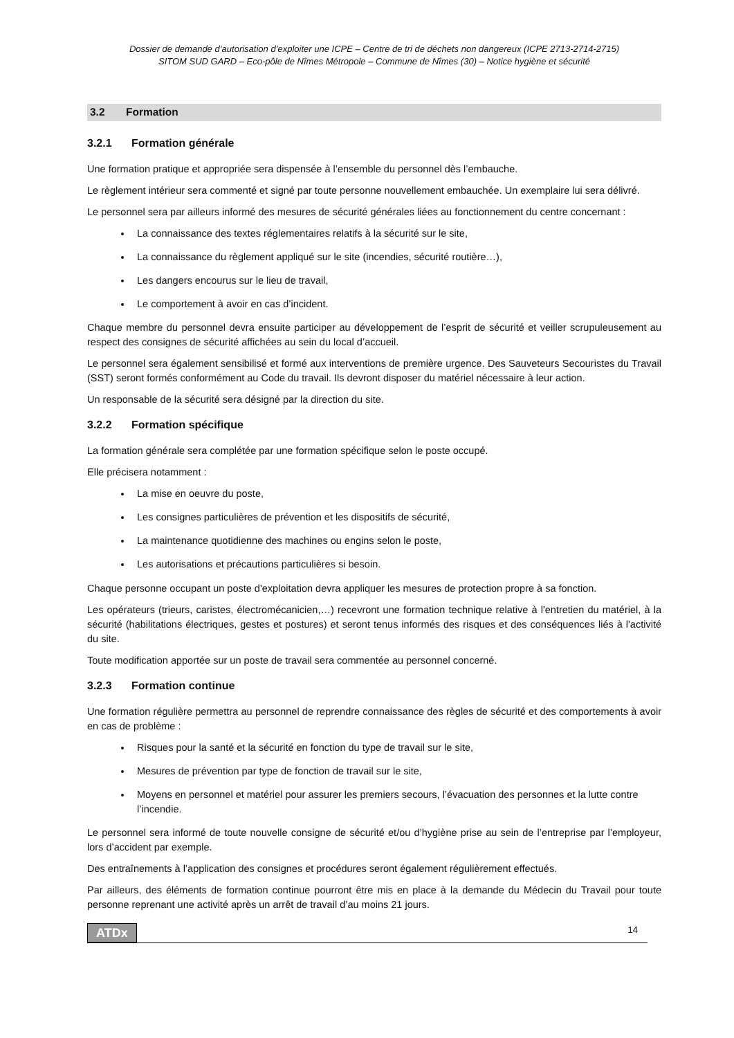Dossier de demande d’autorisation d’exploiter une ICPE – Centre de tri de déchets non dangereux (ICPE 2713-2714-2715)
SITOM SUD GARD – Eco-pôle de Nîmes Métropole – Commune de Nîmes (30) – Notice hygiène et sécurité
3.2 Formation
3.2.1 Formation générale
Une formation pratique et appropriée sera dispensée à l’ensemble du personnel dès l’embauche.
Le règlement intérieur sera commenté et signé par toute personne nouvellement embauchée. Un exemplaire lui sera délivré.
Le personnel sera par ailleurs informé des mesures de sécurité générales liées au fonctionnement du centre concernant :
La connaissance des textes réglementaires relatifs à la sécurité sur le site,
La connaissance du règlement appliqué sur le site (incendies, sécurité routière…),
Les dangers encourus sur le lieu de travail,
Le comportement à avoir en cas d’incident.
Chaque membre du personnel devra ensuite participer au développement de l’esprit de sécurité et veiller scrupuleusement au respect des consignes de sécurité affichées au sein du local d’accueil.
Le personnel sera également sensibilisé et formé aux interventions de première urgence. Des Sauveteurs Secouristes du Travail (SST) seront formés conformément au Code du travail. Ils devront disposer du matériel nécessaire à leur action.
Un responsable de la sécurité sera désigné par la direction du site.
3.2.2 Formation spécifique
La formation générale sera complétée par une formation spécifique selon le poste occupé.
Elle précisera notamment :
La mise en oeuvre du poste,
Les consignes particulières de prévention et les dispositifs de sécurité,
La maintenance quotidienne des machines ou engins selon le poste,
Les autorisations et précautions particulières si besoin.
Chaque personne occupant un poste d'exploitation devra appliquer les mesures de protection propre à sa fonction.
Les opérateurs (trieurs, caristes, électromécanicien,…) recevront une formation technique relative à l'entretien du matériel, à la sécurité (habilitations électriques, gestes et postures) et seront tenus informés des risques et des conséquences liés à l'activité du site.
Toute modification apportée sur un poste de travail sera commentée au personnel concerné.
3.2.3 Formation continue
Une formation régulière permettra au personnel de reprendre connaissance des règles de sécurité et des comportements à avoir en cas de problème :
Risques pour la santé et la sécurité en fonction du type de travail sur le site,
Mesures de prévention par type de fonction de travail sur le site,
Moyens en personnel et matériel pour assurer les premiers secours, l’évacuation des personnes et la lutte contre l’incendie.
Le personnel sera informé de toute nouvelle consigne de sécurité et/ou d’hygiène prise au sein de l’entreprise par l’employeur, lors d’accident par exemple.
Des entraînements à l’application des consignes et procédures seront également régulièrement effectués.
Par ailleurs, des éléments de formation continue pourront être mis en place à la demande du Médecin du Travail pour toute personne reprenant une activité après un arrêt de travail d’au moins 21 jours.
ATDx 14